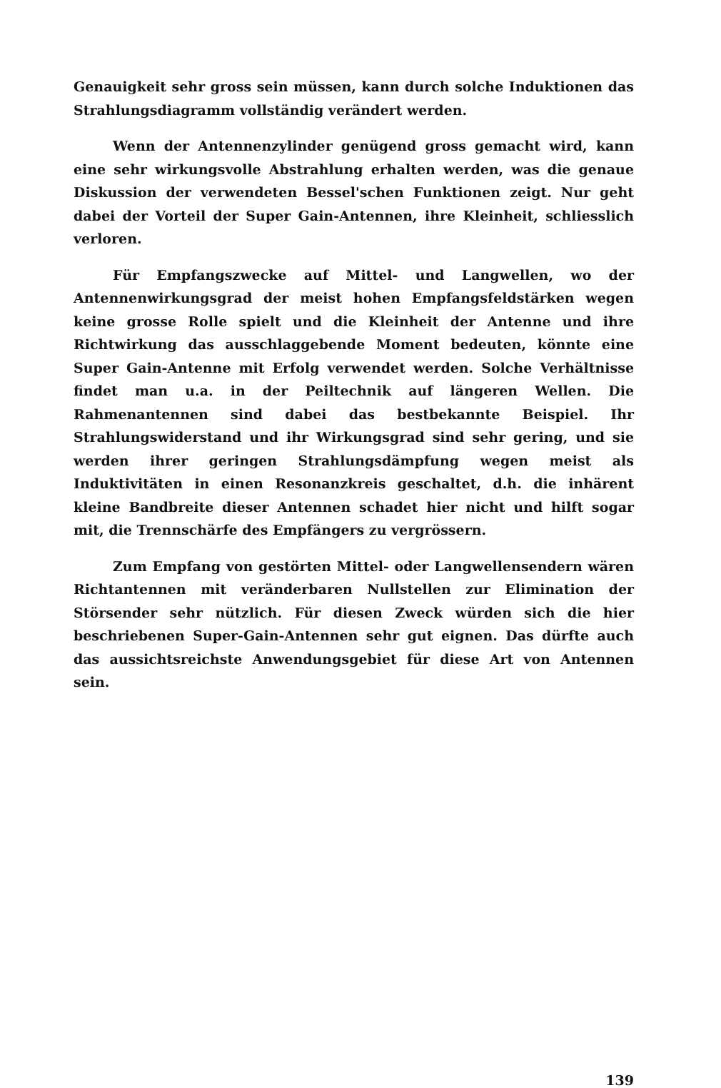Genauigkeit sehr gross sein müssen, kann durch solche Induktionen das Strahlungsdiagramm vollständig verändert werden.
Wenn der Antennenzylinder genügend gross gemacht wird, kann eine sehr wirkungsvolle Abstrahlung erhalten werden, was die genaue Diskussion der verwendeten Bessel'schen Funktionen zeigt. Nur geht dabei der Vorteil der Super Gain-Antennen, ihre Kleinheit, schliesslich verloren.
Für Empfangszwecke auf Mittel- und Langwellen, wo der Antennenwirkungsgrad der meist hohen Empfangsfeldstärken wegen keine grosse Rolle spielt und die Kleinheit der Antenne und ihre Richtwirkung das ausschlaggebende Moment bedeuten, könnte eine Super Gain-Antenne mit Erfolg verwendet werden. Solche Verhältnisse findet man u.a. in der Peiltechnik auf längeren Wellen. Die Rahmenantennen sind dabei das bestbekannte Beispiel. Ihr Strahlungswiderstand und ihr Wirkungsgrad sind sehr gering, und sie werden ihrer geringen Strahlungsdämpfung wegen meist als Induktivitäten in einen Resonanzkreis geschaltet, d.h. die inhärent kleine Bandbreite dieser Antennen schadet hier nicht und hilft sogar mit, die Trennschärfe des Empfängers zu vergrössern.
Zum Empfang von gestörten Mittel- oder Langwellensendern wären Richtantennen mit veränderbaren Nullstellen zur Elimination der Störsender sehr nützlich. Für diesen Zweck würden sich die hier beschriebenen Super-Gain-Antennen sehr gut eignen. Das dürfte auch das aussichtsreichste Anwendungsgebiet für diese Art von Antennen sein.
139